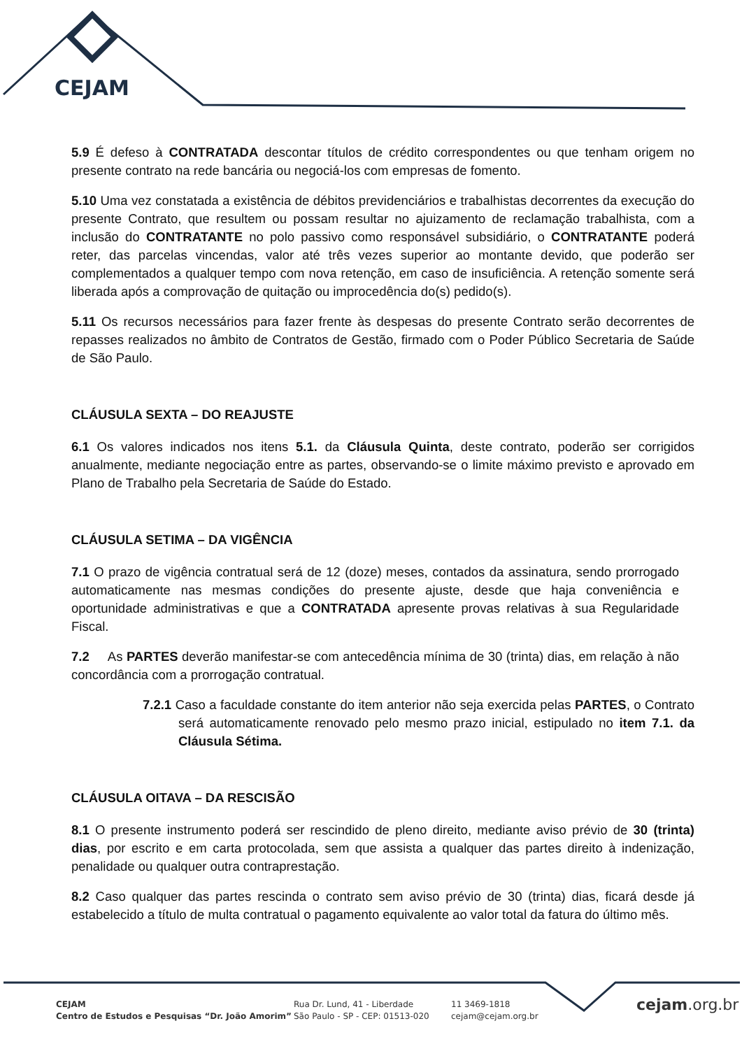CEJAM
5.9 É defeso à CONTRATADA descontar títulos de crédito correspondentes ou que tenham origem no presente contrato na rede bancária ou negociá-los com empresas de fomento.
5.10 Uma vez constatada a existência de débitos previdenciários e trabalhistas decorrentes da execução do presente Contrato, que resultem ou possam resultar no ajuizamento de reclamação trabalhista, com a inclusão do CONTRATANTE no polo passivo como responsável subsidiário, o CONTRATANTE poderá reter, das parcelas vincendas, valor até três vezes superior ao montante devido, que poderão ser complementados a qualquer tempo com nova retenção, em caso de insuficiência. A retenção somente será liberada após a comprovação de quitação ou improcedência do(s) pedido(s).
5.11 Os recursos necessários para fazer frente às despesas do presente Contrato serão decorrentes de repasses realizados no âmbito de Contratos de Gestão, firmado com o Poder Público Secretaria de Saúde de São Paulo.
CLÁUSULA SEXTA – DO REAJUSTE
6.1 Os valores indicados nos itens 5.1. da Cláusula Quinta, deste contrato, poderão ser corrigidos anualmente, mediante negociação entre as partes, observando-se o limite máximo previsto e aprovado em Plano de Trabalho pela Secretaria de Saúde do Estado.
CLÁUSULA SETIMA – DA VIGÊNCIA
7.1 O prazo de vigência contratual será de 12 (doze) meses, contados da assinatura, sendo prorrogado automaticamente nas mesmas condições do presente ajuste, desde que haja conveniência e oportunidade administrativas e que a CONTRATADA apresente provas relativas à sua Regularidade Fiscal.
7.2 As PARTES deverão manifestar-se com antecedência mínima de 30 (trinta) dias, em relação à não concordância com a prorrogação contratual.
7.2.1 Caso a faculdade constante do item anterior não seja exercida pelas PARTES, o Contrato será automaticamente renovado pelo mesmo prazo inicial, estipulado no item 7.1. da Cláusula Sétima.
CLÁUSULA OITAVA – DA RESCISÃO
8.1 O presente instrumento poderá ser rescindido de pleno direito, mediante aviso prévio de 30 (trinta) dias, por escrito e em carta protocolada, sem que assista a qualquer das partes direito à indenização, penalidade ou qualquer outra contraprestação.
8.2 Caso qualquer das partes rescinda o contrato sem aviso prévio de 30 (trinta) dias, ficará desde já estabelecido a título de multa contratual o pagamento equivalente ao valor total da fatura do último mês.
CEJAM
Centro de Estudos e Pesquisas “Dr. João Amorim”
Rua Dr. Lund, 41 - Liberdade
São Paulo - SP - CEP: 01513-020
11 3469-1818
cejam@cejam.org.br
cejam.org.br